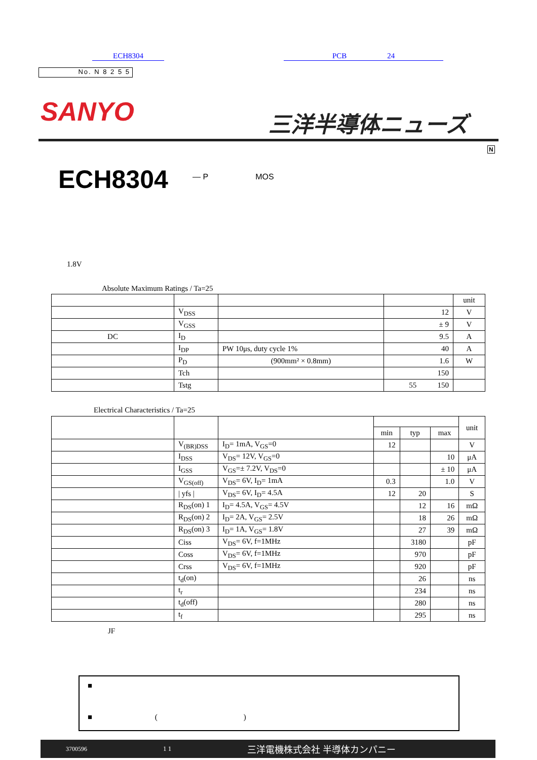ECH8304 PCB 24
No. N 8 2 5 5
SANYO 三洋半導体ニューズ
N
ECH8304 — P MOS
1.8V
Absolute Maximum Ratings / Ta=25
| | | | | unit |
| --- | --- | --- | --- | --- |
| | V<sub>DSS</sub> | | 12 | V |
| | V<sub>GSS</sub> | | ± 9 | V |
| DC | I<sub>D</sub> | | 9.5 | A |
| | I<sub>DP</sub> | PW 10μs, duty cycle 1% | 40 | A |
| | P<sub>D</sub> | (900mm² × 0.8mm) | 1.6 | W |
| | Tch | | 150 | |
| | Tstg | | 55 150 | |
Electrical Characteristics / Ta=25
| | | | | | | unit |
| --- | --- | --- | --- | --- | --- | --- |
| | | | min | typ | max | |
| | V<sub>(BR)DSS</sub> | I<sub>D</sub>= 1mA, V<sub>GS</sub>=0 | 12 | | | V |
| | I<sub>DSS</sub> | V<sub>DS</sub>= 12V, V<sub>GS</sub>=0 | | | 10 | μA |
| | I<sub>GSS</sub> | V<sub>GS</sub>=± 7.2V, V<sub>DS</sub>=0 | | | ± 10 | μA |
| | V<sub>GS(off)</sub> | V<sub>DS</sub>= 6V, I<sub>D</sub>= 1mA | 0.3 | | 1.0 | V |
| | / yfs / | V<sub>DS</sub>= 6V, I<sub>D</sub>= 4.5A | 12 | 20 | | S |
| | R<sub>DS</sub>(on) 1 | I<sub>D</sub>= 4.5A, V<sub>GS</sub>= 4.5V | | 12 | 16 | mΩ |
| | R<sub>DS</sub>(on) 2 | I<sub>D</sub>= 2A, V<sub>GS</sub>= 2.5V | | 18 | 26 | mΩ |
| | R<sub>DS</sub>(on) 3 | I<sub>D</sub>= 1A, V<sub>GS</sub>= 1.8V | | 27 | 39 | mΩ |
| | Ciss | V<sub>DS</sub>= 6V, f=1MHz | | 3180 | | pF |
| | Coss | V<sub>DS</sub>= 6V, f=1MHz | | 970 | | pF |
| | Crss | V<sub>DS</sub>= 6V, f=1MHz | | 920 | | pF |
| | t<sub>d</sub>(on) | | | 26 | | ns |
| | t<sub>r</sub> | | | 234 | | ns |
| | t<sub>d</sub>(off) | | | 280 | | ns |
| | t<sub>f</sub> | | | 295 | | ns |
JF
■
■ ()
3700596 1 1 三洋電機株式会社 半導体カンパニー